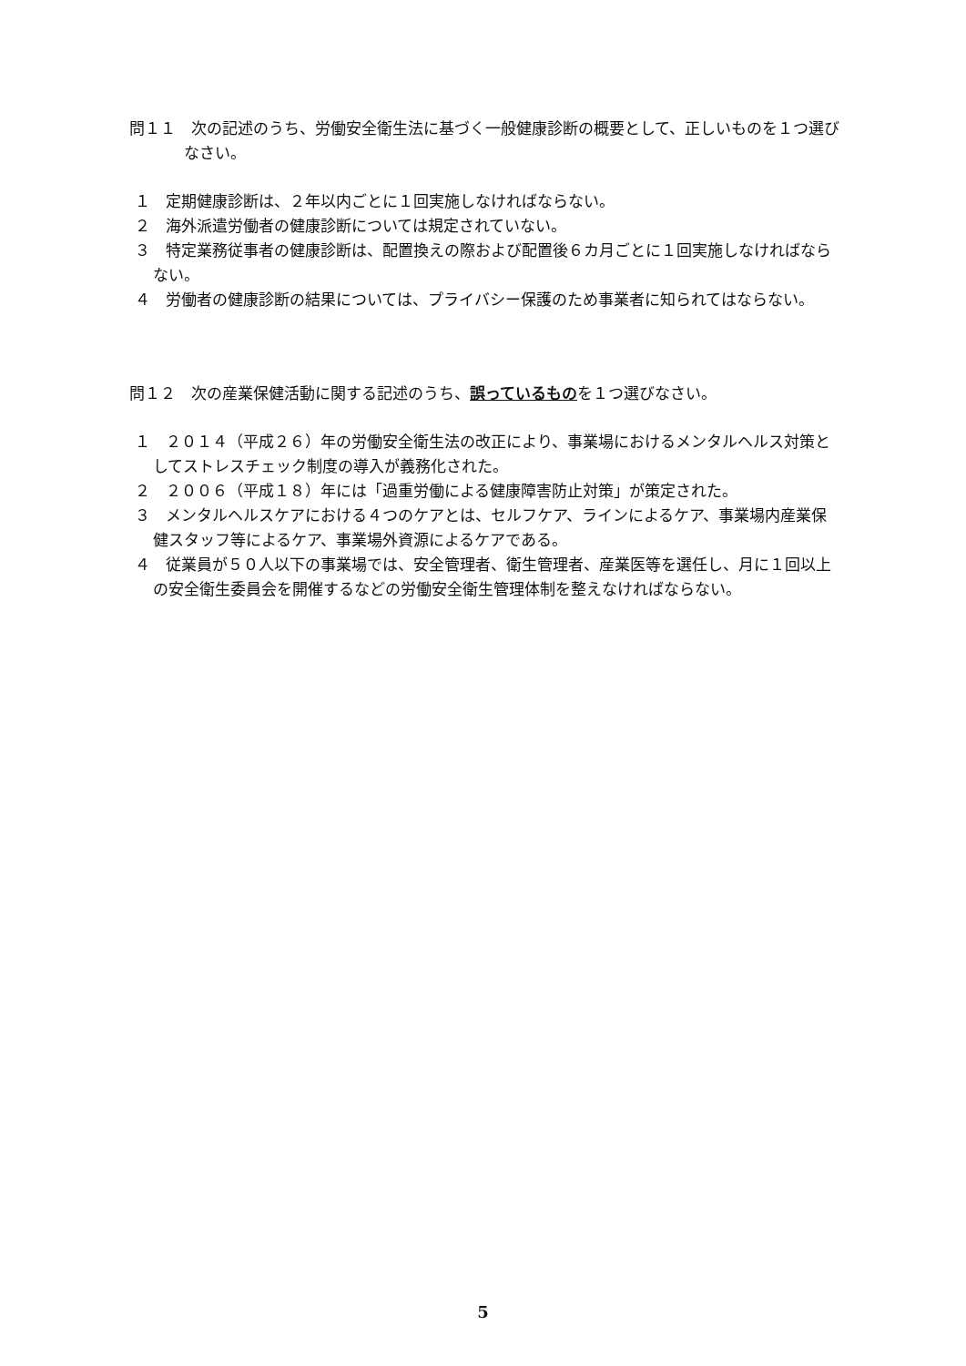問１１　次の記述のうち、労働安全衛生法に基づく一般健康診断の概要として、正しいものを１つ選びなさい。
１　定期健康診断は、２年以内ごとに１回実施しなければならない。
２　海外派遣労働者の健康診断については規定されていない。
３　特定業務従事者の健康診断は、配置換えの際および配置後６カ月ごとに１回実施しなければならない。
４　労働者の健康診断の結果については、プライバシー保護のため事業者に知られてはならない。
問１２　次の産業保健活動に関する記述のうち、誤っているものを１つ選びなさい。
１　２０１４（平成２６）年の労働安全衛生法の改正により、事業場におけるメンタルヘルス対策としてストレスチェック制度の導入が義務化された。
２　２００６（平成１８）年には「過重労働による健康障害防止対策」が策定された。
３　メンタルヘルスケアにおける４つのケアとは、セルフケア、ラインによるケア、事業場内産業保健スタッフ等によるケア、事業場外資源によるケアである。
４　従業員が５０人以下の事業場では、安全管理者、衛生管理者、産業医等を選任し、月に１回以上の安全衛生委員会を開催するなどの労働安全衛生管理体制を整えなければならない。
5